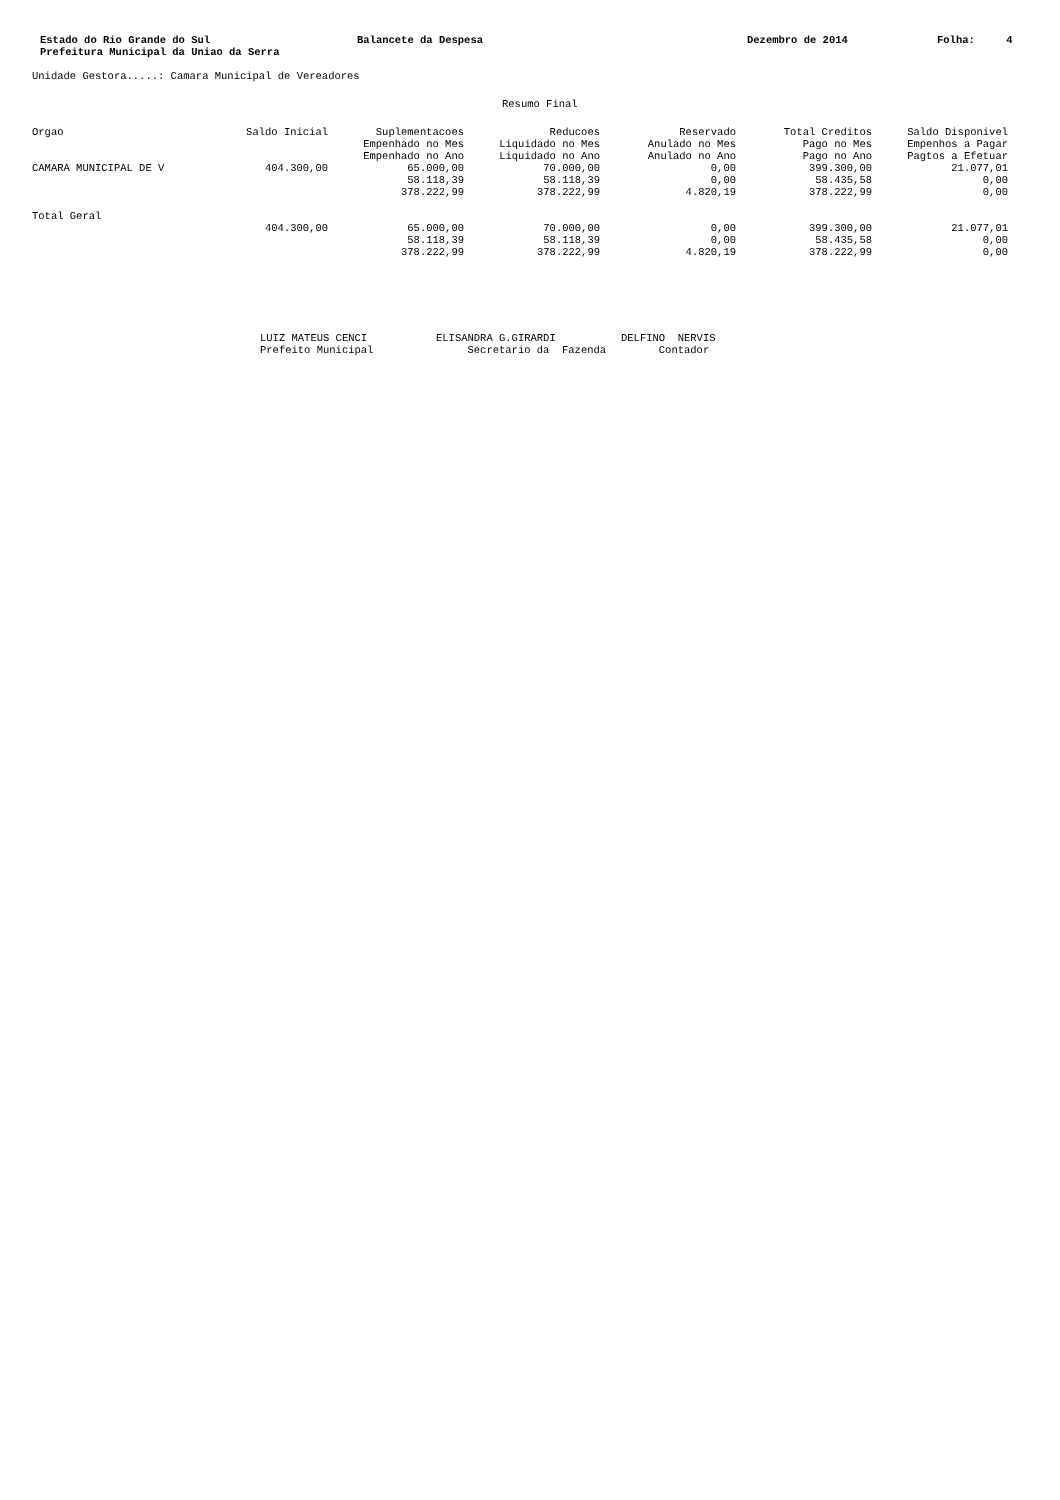Estado do Rio Grande do Sul Prefeitura Municipal da Uniao da Serra
Balancete da Despesa
Dezembro de 2014
Folha: 4
Unidade Gestora.....: Camara Municipal de Vereadores
Resumo Final
| Orgao | Saldo Inicial | Suplementacoes Empenhado no Mes Empenhado no Ano | Reducoes Liquidado no Mes Liquidado no Ano | Reservado Anulado no Mes Anulado no Ano | Total Creditos Pago no Mes Pago no Ano | Saldo Disponivel Empenhos a Pagar Pagtos a Efetuar |
| --- | --- | --- | --- | --- | --- | --- |
| CAMARA MUNICIPAL DE V | 404.300,00 | 65.000,00 | 70.000,00 | 0,00 | 399.300,00 | 21.077,01 |
| | | 58.118,39 | 58.118,39 | 0,00 | 58.435,58 | 0,00 |
| | | 378.222,99 | 378.222,99 | 4.820,19 | 378.222,99 | 0,00 |
| Total Geral | | | | | | |
| | 404.300,00 | 65.000,00 | 70.000,00 | 0,00 | 399.300,00 | 21.077,01 |
| | | 58.118,39 | 58.118,39 | 0,00 | 58.435,58 | 0,00 |
| | | 378.222,99 | 378.222,99 | 4.820,19 | 378.222,99 | 0,00 |
LUIZ MATEUS CENCI Prefeito Municipal
ELISANDRA G.GIRARDI Secretario da Fazenda
DELFINO NERVIS Contador